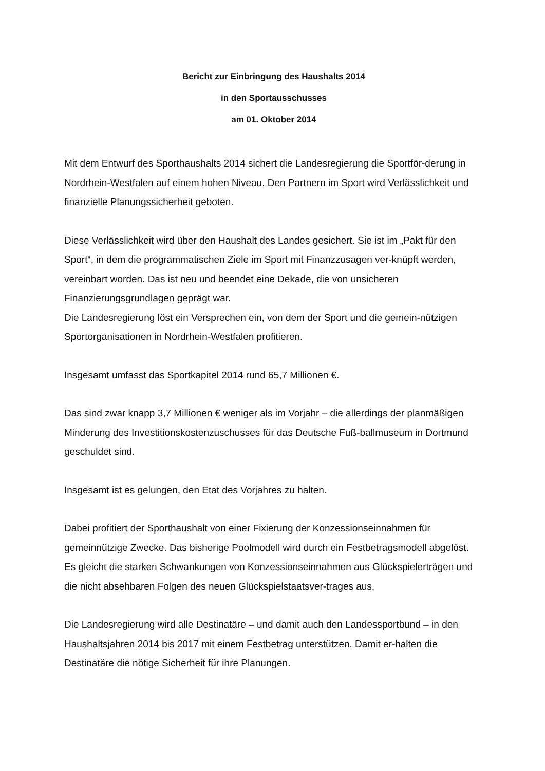Bericht zur Einbringung des Haushalts 2014
in den Sportausschusses
am 01. Oktober 2014
Mit dem Entwurf des Sporthaushalts 2014 sichert die Landesregierung die Sportför-derung in Nordrhein-Westfalen auf einem hohen Niveau. Den Partnern im Sport wird Verlässlichkeit und finanzielle Planungssicherheit geboten.
Diese Verlässlichkeit wird über den Haushalt des Landes gesichert. Sie ist im „Pakt für den Sport“, in dem die programmatischen Ziele im Sport mit Finanzzusagen ver-knüpft werden, vereinbart worden. Das ist neu und beendet eine Dekade, die von unsicheren Finanzierungsgrundlagen geprägt war.
Die Landesregierung löst ein Versprechen ein, von dem der Sport und die gemein-nützigen Sportorganisationen in Nordrhein-Westfalen profitieren.
Insgesamt umfasst das Sportkapitel 2014 rund 65,7 Millionen €.
Das sind zwar knapp 3,7 Millionen € weniger als im Vorjahr – die allerdings der planmäßigen Minderung des Investitionskostenzuschusses für das Deutsche Fuß-ballmuseum in Dortmund geschuldet sind.
Insgesamt ist es gelungen, den Etat des Vorjahres zu halten.
Dabei profitiert der Sporthaushalt von einer Fixierung der Konzessionseinnahmen für gemeinnützige Zwecke. Das bisherige Poolmodell wird durch ein Festbetragsmodell abgelöst. Es gleicht die starken Schwankungen von Konzessionseinnahmen aus Glückspielerträgen und die nicht absehbaren Folgen des neuen Glückspielstaatsver-trages aus.
Die Landesregierung wird alle Destinatäre – und damit auch den Landessportbund – in den Haushaltsjahren 2014 bis 2017 mit einem Festbetrag unterstützen. Damit er-halten die Destinatäre die nötige Sicherheit für ihre Planungen.